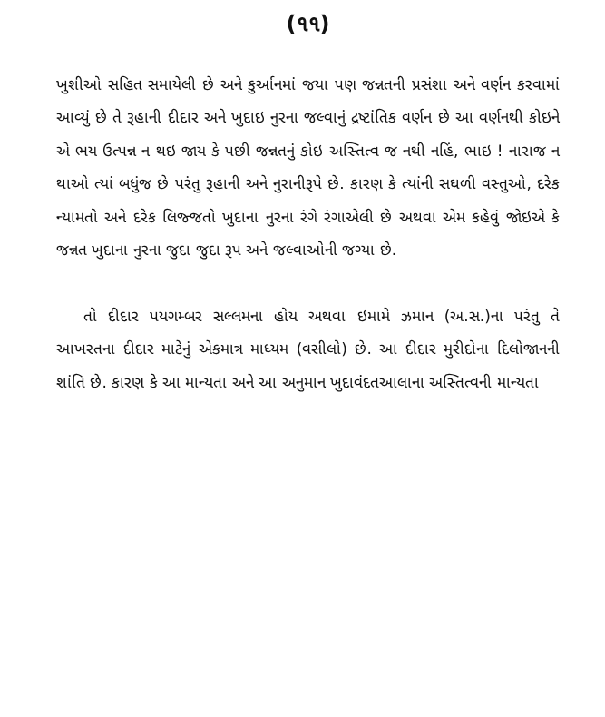(૧૧)
ખુશીઓ સહિત સમાયેલી છે અને કુર્આનમાં જયા પણ જન્નતની પ્રસંશા અને વર્ણન કરવામાં આવ્યું છે તે રૂહાની દીદાર અને ખુદાઇ નુરના જલ્વાનું દ્રષ્ટાંતિક વર્ણન છે આ વર્ણનથી કોઇને એ ભય ઉત્પન્ન ન થઇ જાય કે પછી જન્નતનું કોઇ અસ્તિત્વ જ નથી નહિં, ભાઇ ! નારાજ ન થાઓ ત્યાં બધુંજ છે પરંતુ રૂહાની અને નુરાનીરૂપે છે. કારણ કે ત્યાંની સઘળી વસ્તુઓ, દરેક ન્યામતો અને દરેક લિજ્જતો ખુદાના નુરના રંગે રંગાએલી છે અથવા એમ કહેવું જોઇએ કે જન્નત ખુદાના નુરના જુદા જુદા રૂપ અને જલ્વાઓની જગ્યા છે.
તો દીદાર પયગમ્બર સલ્લમના હોય અથવા ઇમામે ઝમાન (અ.સ.)ના પરંતુ તે આખરતના દીદાર માટેનું એકમાત્ર માધ્યમ (વસીલો) છે. આ દીદાર મુરીદોના દિલોજાનની શાંતિ છે. કારણ કે આ માન્યતા અને આ અનુમાન ખુદાવંદતઆલાના અસ્તિત્વની માન્યતા